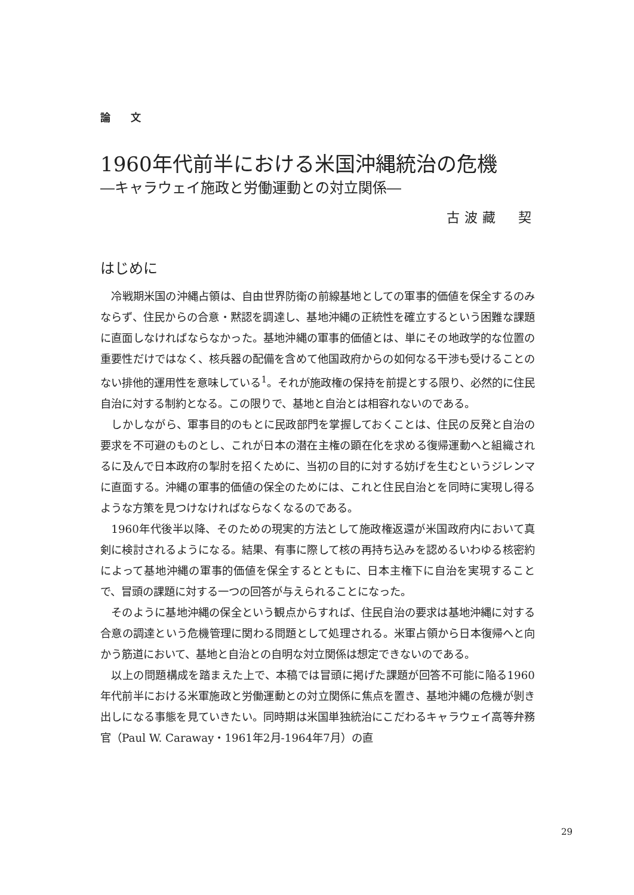論 文
1960年代前半における米国沖縄統治の危機
―キャラウェイ施政と労働運動との対立関係―
古波藏　契
はじめに
冷戦期米国の沖縄占領は、自由世界防衛の前線基地としての軍事的価値を保全するのみならず、住民からの合意・黙認を調達し、基地沖縄の正統性を確立するという困難な課題に直面しなければならなかった。基地沖縄の軍事的価値とは、単にその地政学的な位置の重要性だけではなく、核兵器の配備を含めて他国政府からの如何なる干渉も受けることのない排他的運用性を意味している<sup>1</sup>。それが施政権の保持を前提とする限り、必然的に住民自治に対する制約となる。この限りで、基地と自治とは相容れないのである。
しかしながら、軍事目的のもとに民政部門を掌握しておくことは、住民の反発と自治の要求を不可避のものとし、これが日本の潜在主権の顕在化を求める復帰運動へと組織されるに及んで日本政府の掣肘を招くために、当初の目的に対する妨げを生むというジレンマに直面する。沖縄の軍事的価値の保全のためには、これと住民自治とを同時に実現し得るような方策を見つけなければならなくなるのである。
1960年代後半以降、そのための現実的方法として施政権返還が米国政府内において真剣に検討されるようになる。結果、有事に際して核の再持ち込みを認めるいわゆる核密約によって基地沖縄の軍事的価値を保全するとともに、日本主権下に自治を実現することで、冒頭の課題に対する一つの回答が与えられることになった。
そのように基地沖縄の保全という観点からすれば、住民自治の要求は基地沖縄に対する合意の調達という危機管理に関わる問題として処理される。米軍占領から日本復帰へと向かう筋道において、基地と自治との自明な対立関係は想定できないのである。
以上の問題構成を踏まえた上で、本稿では冒頭に掲げた課題が回答不可能に陥る1960年代前半における米軍施政と労働運動との対立関係に焦点を置き、基地沖縄の危機が剝き出しになる事態を見ていきたい。同時期は米国単独統治にこだわるキャラウェイ高等弁務官（Paul W. Caraway・1961年2月-1964年7月）の直
29